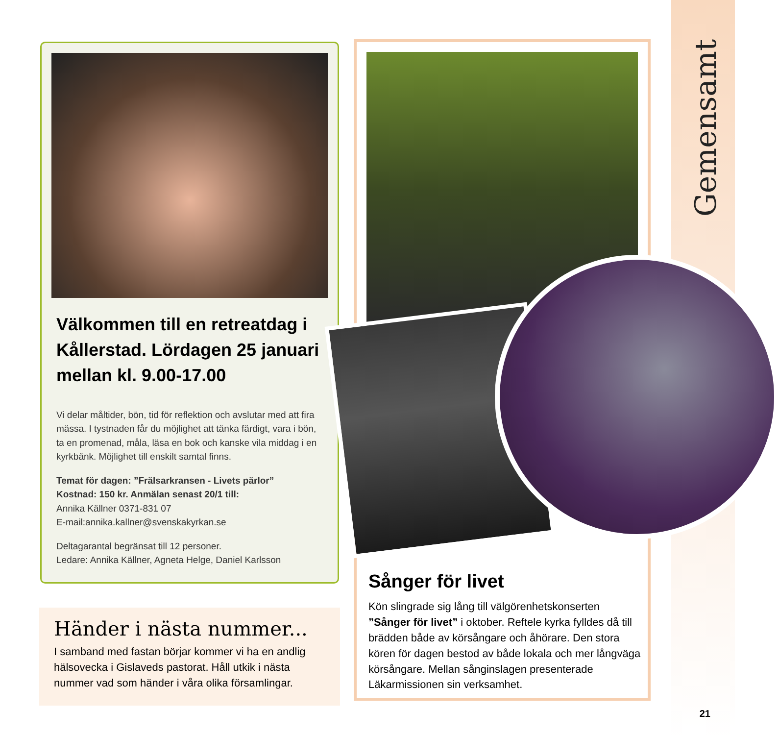Gemensamt
Välkommen till en retreatdag i Kållerstad. Lördagen 25 januari mellan kl. 9.00-17.00
Vi delar måltider, bön, tid för reflektion och avslutar med att fira mässa. I tystnaden får du möjlighet att tänka färdigt, vara i bön, ta en promenad, måla, läsa en bok och kanske vila middag i en kyrkbänk. Möjlighet till enskilt samtal finns.
Temat för dagen: ”Frälsarkransen - Livets pärlor”
Kostnad: 150 kr. Anmälan senast 20/1 till:
Annika Källner 0371-831 07
E-mail:annika.kallner@svenskakyrkan.se
Deltagarantal begränsat till 12 personer.
Ledare: Annika Källner, Agneta Helge, Daniel Karlsson
Händer i nästa nummer...
I samband med fastan börjar kommer vi ha en andlig hälsovecka i Gislaveds pastorat. Håll utkik i nästa nummer vad som händer i våra olika församlingar.
Sånger för livet
Kön slingrade sig lång till välgörenhetskonserten ”Sånger för livet” i oktober. Reftele kyrka fylldes då till brädden både av körsångare och åhörare. Den stora kören för dagen bestod av både lokala och mer långväga körsångare. Mellan sånginslagen presenterade Läkarmissionen sin verksamhet.
21